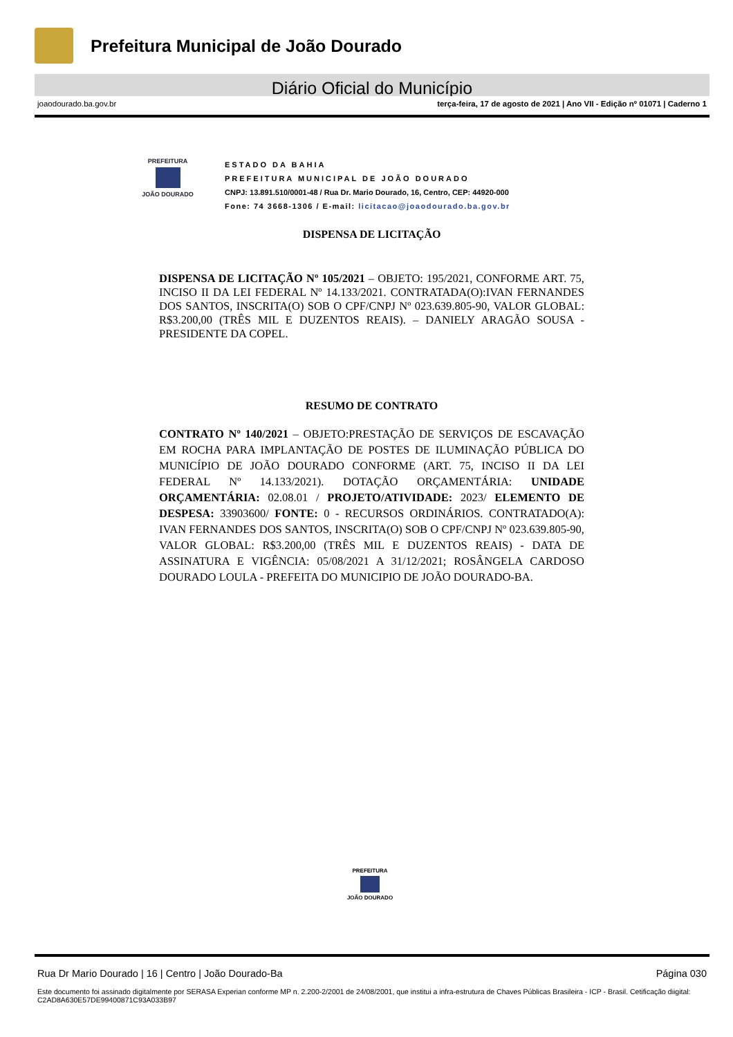Prefeitura Municipal de João Dourado
Diário Oficial do Município
joaodourado.ba.gov.br terça-feira, 17 de agosto de 2021 | Ano VII - Edição nº 01071 | Caderno 1
PREFEITURA
JOÃO DOURADO
ESTADO DA BAHIA
PREFEITURA MUNICIPAL DE JOÃO DOURADO
CNPJ: 13.891.510/0001-48 / Rua Dr. Mario Dourado, 16, Centro, CEP: 44920-000
Fone: 74 3668-1306 / E-mail: licitacao@joaodourado.ba.gov.br
DISPENSA DE LICITAÇÃO
DISPENSA DE LICITAÇÃO Nº 105/2021 – OBJETO: 195/2021, CONFORME ART. 75, INCISO II DA LEI FEDERAL Nº 14.133/2021. CONTRATADA(O):IVAN FERNANDES DOS SANTOS, INSCRITA(O) SOB O CPF/CNPJ Nº 023.639.805-90, VALOR GLOBAL: R$3.200,00 (TRÊS MIL E DUZENTOS REAIS). – DANIELY ARAGÃO SOUSA - PRESIDENTE DA COPEL.
RESUMO DE CONTRATO
CONTRATO Nº 140/2021 – OBJETO:PRESTAÇÃO DE SERVIÇOS DE ESCAVAÇÃO EM ROCHA PARA IMPLANTAÇÃO DE POSTES DE ILUMINAÇÃO PÚBLICA DO MUNICÍPIO DE JOÃO DOURADO CONFORME (ART. 75, INCISO II DA LEI FEDERAL Nº 14.133/2021). DOTAÇÃO ORÇAMENTÁRIA: UNIDADE ORÇAMENTÁRIA: 02.08.01 / PROJETO/ATIVIDADE: 2023/ ELEMENTO DE DESPESA: 33903600/ FONTE: 0 - RECURSOS ORDINÁRIOS. CONTRATADO(A): IVAN FERNANDES DOS SANTOS, INSCRITA(O) SOB O CPF/CNPJ Nº 023.639.805-90, VALOR GLOBAL: R$3.200,00 (TRÊS MIL E DUZENTOS REAIS) - DATA DE ASSINATURA E VIGÊNCIA: 05/08/2021 A 31/12/2021; ROSÂNGELA CARDOSO DOURADO LOULA - PREFEITA DO MUNICIPIO DE JOÃO DOURADO-BA.
PREFEITURA
JOÃO DOURADO
Rua Dr Mario Dourado | 16 | Centro | João Dourado-Ba Página 030
Este documento foi assinado digitalmente por SERASA Experian conforme MP n. 2.200-2/2001 de 24/08/2001, que institui a infra-estrutura de Chaves Públicas Brasileira - ICP - Brasil. Cetificação diigital: C2AD8A630E57DE99400871C93A033B97